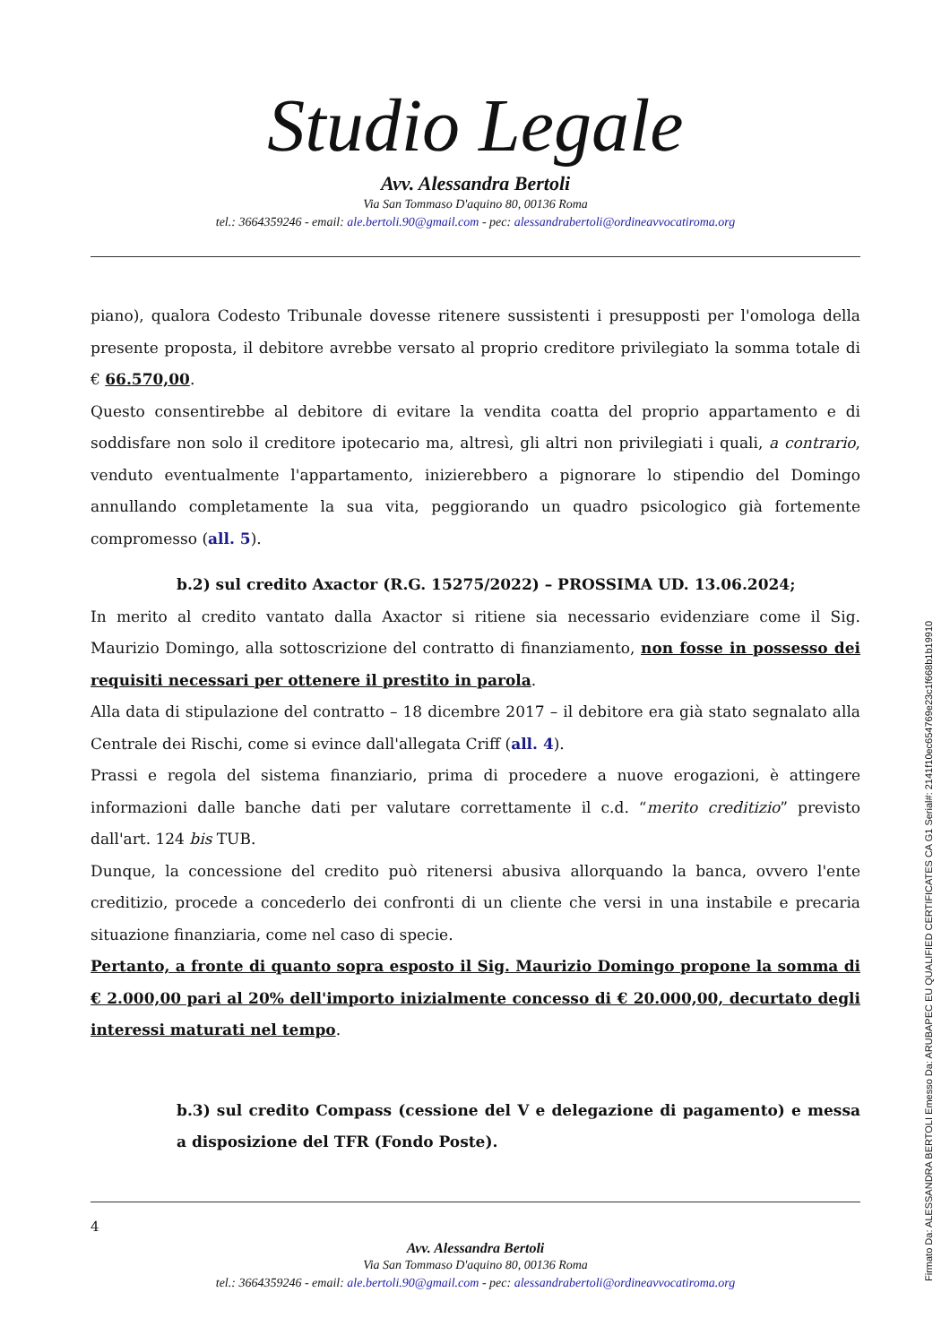Studio Legale
Avv. Alessandra Bertoli
Via San Tommaso D'aquino 80, 00136 Roma
tel.: 3664359246 - email: ale.bertoli.90@gmail.com - pec: alessandrabertoli@ordineavvocatiroma.org
piano), qualora Codesto Tribunale dovesse ritenere sussistenti i presupposti per l'omologa della presente proposta, il debitore avrebbe versato al proprio creditore privilegiato la somma totale di € 66.570,00.
Questo consentirebbe al debitore di evitare la vendita coatta del proprio appartamento e di soddisfare non solo il creditore ipotecario ma, altresì, gli altri non privilegiati i quali, a contrario, venduto eventualmente l'appartamento, inizierebbero a pignorare lo stipendio del Domingo annullando completamente la sua vita, peggiorando un quadro psicologico già fortemente compromesso (all. 5).
b.2) sul credito Axactor (R.G. 15275/2022) – PROSSIMA UD. 13.06.2024;
In merito al credito vantato dalla Axactor si ritiene sia necessario evidenziare come il Sig. Maurizio Domingo, alla sottoscrizione del contratto di finanziamento, non fosse in possesso dei requisiti necessari per ottenere il prestito in parola.
Alla data di stipulazione del contratto – 18 dicembre 2017 – il debitore era già stato segnalato alla Centrale dei Rischi, come si evince dall'allegata Criff (all. 4).
Prassi e regola del sistema finanziario, prima di procedere a nuove erogazioni, è attingere informazioni dalle banche dati per valutare correttamente il c.d. “merito creditizio” previsto dall'art. 124 bis TUB.
Dunque, la concessione del credito può ritenersi abusiva allorquando la banca, ovvero l'ente creditizio, procede a concederlo dei confronti di un cliente che versi in una instabile e precaria situazione finanziaria, come nel caso di specie.
Pertanto, a fronte di quanto sopra esposto il Sig. Maurizio Domingo propone la somma di € 2.000,00 pari al 20% dell'importo inizialmente concesso di € 20.000,00, decurtato degli interessi maturati nel tempo.
b.3) sul credito Compass (cessione del V e delegazione di pagamento) e messa a disposizione del TFR (Fondo Poste).
4
Avv. Alessandra Bertoli
Via San Tommaso D'aquino 80, 00136 Roma
tel.: 3664359246 - email: ale.bertoli.90@gmail.com - pec: alessandrabertoli@ordineavvocatiroma.org
Firmato Da: ALESSANDRA BERTOLI Emesso Da: ARUBAPEC EU QUALIFIED CERTIFICATES CA G1 Serial#: 2141f10ec654769e23c1f668b1b19910